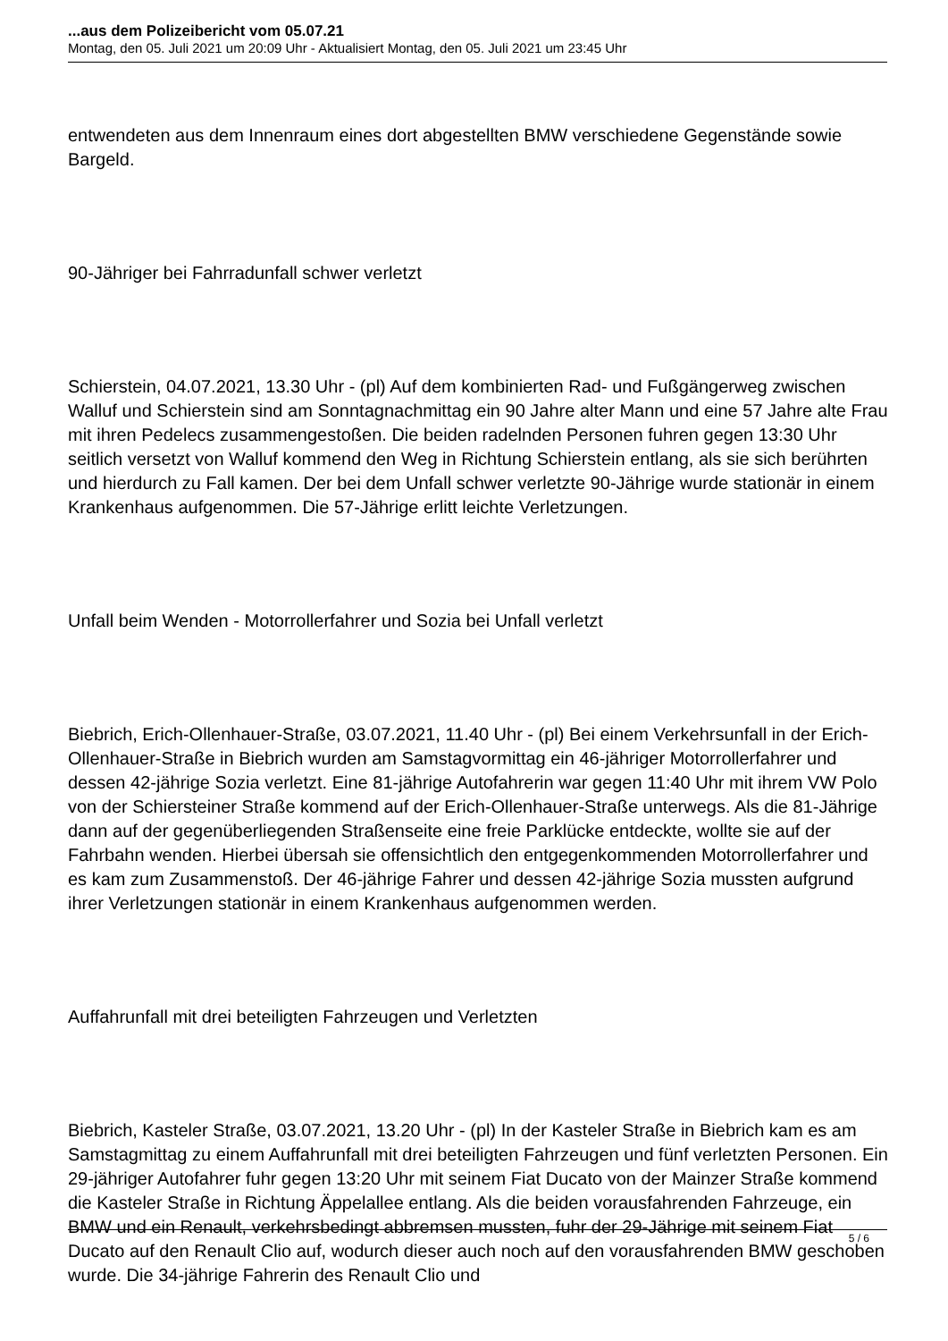...aus dem Polizeibericht vom 05.07.21
Montag, den 05. Juli 2021 um 20:09 Uhr - Aktualisiert Montag, den 05. Juli 2021 um 23:45 Uhr
entwendeten aus dem Innenraum eines dort abgestellten BMW verschiedene Gegenstände sowie Bargeld.
90-Jähriger bei Fahrradunfall schwer verletzt
Schierstein, 04.07.2021, 13.30 Uhr - (pl) Auf dem kombinierten Rad- und Fußgängerweg zwischen Walluf und Schierstein sind am Sonntagnachmittag ein 90 Jahre alter Mann und eine 57 Jahre alte Frau mit ihren Pedelecs zusammengestoßen. Die beiden radelnden Personen fuhren gegen 13:30 Uhr seitlich versetzt von Walluf kommend den Weg in Richtung Schierstein entlang, als sie sich berührten und hierdurch zu Fall kamen. Der bei dem Unfall schwer verletzte 90-Jährige wurde stationär in einem Krankenhaus aufgenommen. Die 57-Jährige erlitt leichte Verletzungen.
Unfall beim Wenden - Motorrollerfahrer und Sozia bei Unfall verletzt
Biebrich, Erich-Ollenhauer-Straße, 03.07.2021, 11.40 Uhr - (pl) Bei einem Verkehrsunfall in der Erich-Ollenhauer-Straße in Biebrich wurden am Samstagvormittag ein 46-jähriger Motorrollerfahrer und dessen 42-jährige Sozia verletzt. Eine 81-jährige Autofahrerin war gegen 11:40 Uhr mit ihrem VW Polo von der Schiersteiner Straße kommend auf der Erich-Ollenhauer-Straße unterwegs. Als die 81-Jährige dann auf der gegenüberliegenden Straßenseite eine freie Parklücke entdeckte, wollte sie auf der Fahrbahn wenden. Hierbei übersah sie offensichtlich den entgegenkommenden Motorrollerfahrer und es kam zum Zusammenstoß. Der 46-jährige Fahrer und dessen 42-jährige Sozia mussten aufgrund ihrer Verletzungen stationär in einem Krankenhaus aufgenommen werden.
Auffahrunfall mit drei beteiligten Fahrzeugen und Verletzten
Biebrich, Kasteler Straße, 03.07.2021, 13.20 Uhr - (pl) In der Kasteler Straße in Biebrich kam es am Samstagmittag zu einem Auffahrunfall mit drei beteiligten Fahrzeugen und fünf verletzten Personen. Ein 29-jähriger Autofahrer fuhr gegen 13:20 Uhr mit seinem Fiat Ducato von der Mainzer Straße kommend die Kasteler Straße in Richtung Äppelallee entlang. Als die beiden vorausfahrenden Fahrzeuge, ein BMW und ein Renault, verkehrsbedingt abbremsen mussten, fuhr der 29-Jährige mit seinem Fiat Ducato auf den Renault Clio auf, wodurch dieser auch noch auf den vorausfahrenden BMW geschoben wurde. Die 34-jährige Fahrerin des Renault Clio und
5 / 6